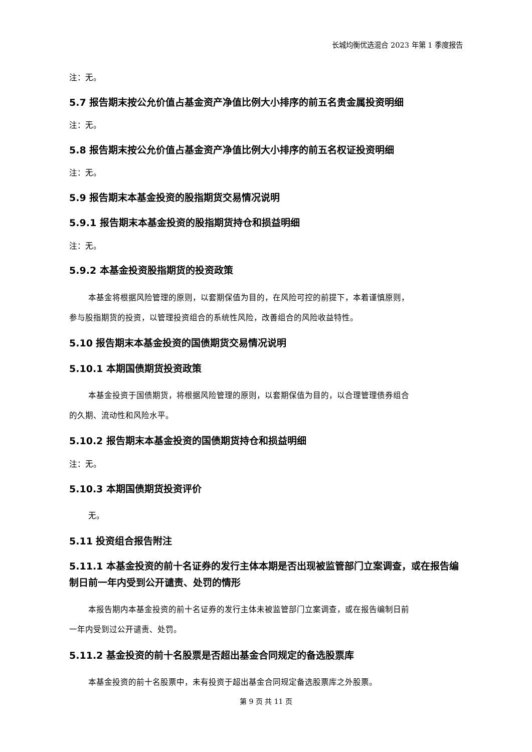长城均衡优选混合 2023 年第 1 季度报告
注：无。
5.7 报告期末按公允价值占基金资产净值比例大小排序的前五名贵金属投资明细
注：无。
5.8 报告期末按公允价值占基金资产净值比例大小排序的前五名权证投资明细
注：无。
5.9 报告期末本基金投资的股指期货交易情况说明
5.9.1 报告期末本基金投资的股指期货持仓和损益明细
注：无。
5.9.2 本基金投资股指期货的投资政策
本基金将根据风险管理的原则，以套期保值为目的，在风险可控的前提下，本着谨慎原则，
参与股指期货的投资，以管理投资组合的系统性风险，改善组合的风险收益特性。
5.10 报告期末本基金投资的国债期货交易情况说明
5.10.1 本期国债期货投资政策
本基金投资于国债期货，将根据风险管理的原则，以套期保值为目的，以合理管理债券组合
的久期、流动性和风险水平。
5.10.2 报告期末本基金投资的国债期货持仓和损益明细
注：无。
5.10.3 本期国债期货投资评价
无。
5.11 投资组合报告附注
5.11.1 本基金投资的前十名证券的发行主体本期是否出现被监管部门立案调查，或在报告编制日前一年内受到公开谴责、处罚的情形
本报告期内本基金投资的前十名证券的发行主体未被监管部门立案调查，或在报告编制日前
一年内受到过公开谴责、处罚。
5.11.2 基金投资的前十名股票是否超出基金合同规定的备选股票库
本基金投资的前十名股票中，未有投资于超出基金合同规定备选股票库之外股票。
第 9 页 共 11 页